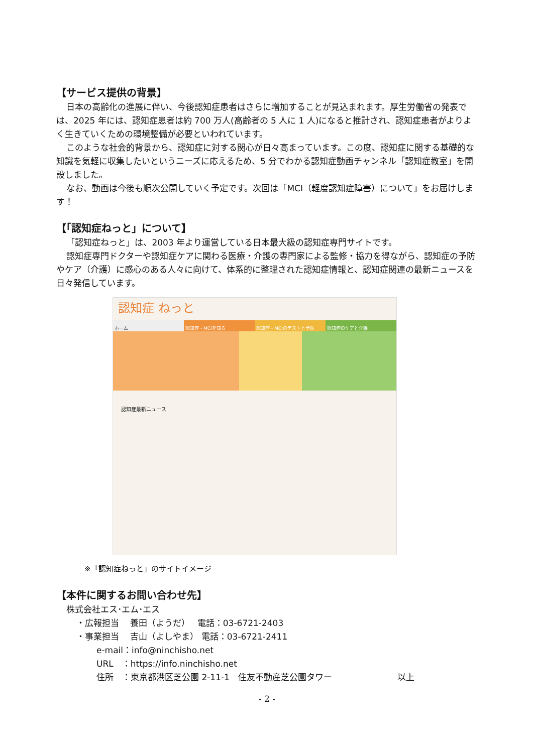【サービス提供の背景】
日本の高齢化の進展に伴い、今後認知症患者はさらに増加することが見込まれます。厚生労働省の発表では、2025 年には、認知症患者は約 700 万人(高齢者の 5 人に 1 人)になると推計され、認知症患者がよりよく生きていくための環境整備が必要といわれています。
このような社会的背景から、認知症に対する関心が日々高まっています。この度、認知症に関する基礎的な知識を気軽に収集したいというニーズに応えるため、5 分でわかる認知症動画チャンネル「認知症教室」を開設しました。
なお、動画は今後も順次公開していく予定です。次回は「MCI（軽度認知症障害）について」をお届けします！
【「認知症ねっと」について】
「認知症ねっと」は、2003 年より運営している日本最大級の認知症専門サイトです。
認知症専門ドクターや認知症ケアに関わる医療・介護の専門家による監修・協力を得ながら、認知症の予防やケア（介護）に感心のある人々に向けて、体系的に整理された認知症情報と、認知症関連の最新ニュースを日々発信しています。
認知症 ねっと
ホーム 認知症・MCIを知る 認知症・MCIのテストと予防 認知症のケアと介護
認知症最新ニュース
※「認知症ねっと」のサイトイメージ
【本件に関するお問い合わせ先】
株式会社エス･エム･エス
・広報担当　 養田（ようだ）　 電話：03-6721-2403
・事業担当　 吉山（よしやま） 電話：03-6721-2411
e-mail：info@ninchisho.net
URL　：https://info.ninchisho.net
住所　：東京都港区芝公園 2-11-1　住友不動産芝公園タワー 以上
- 2 -